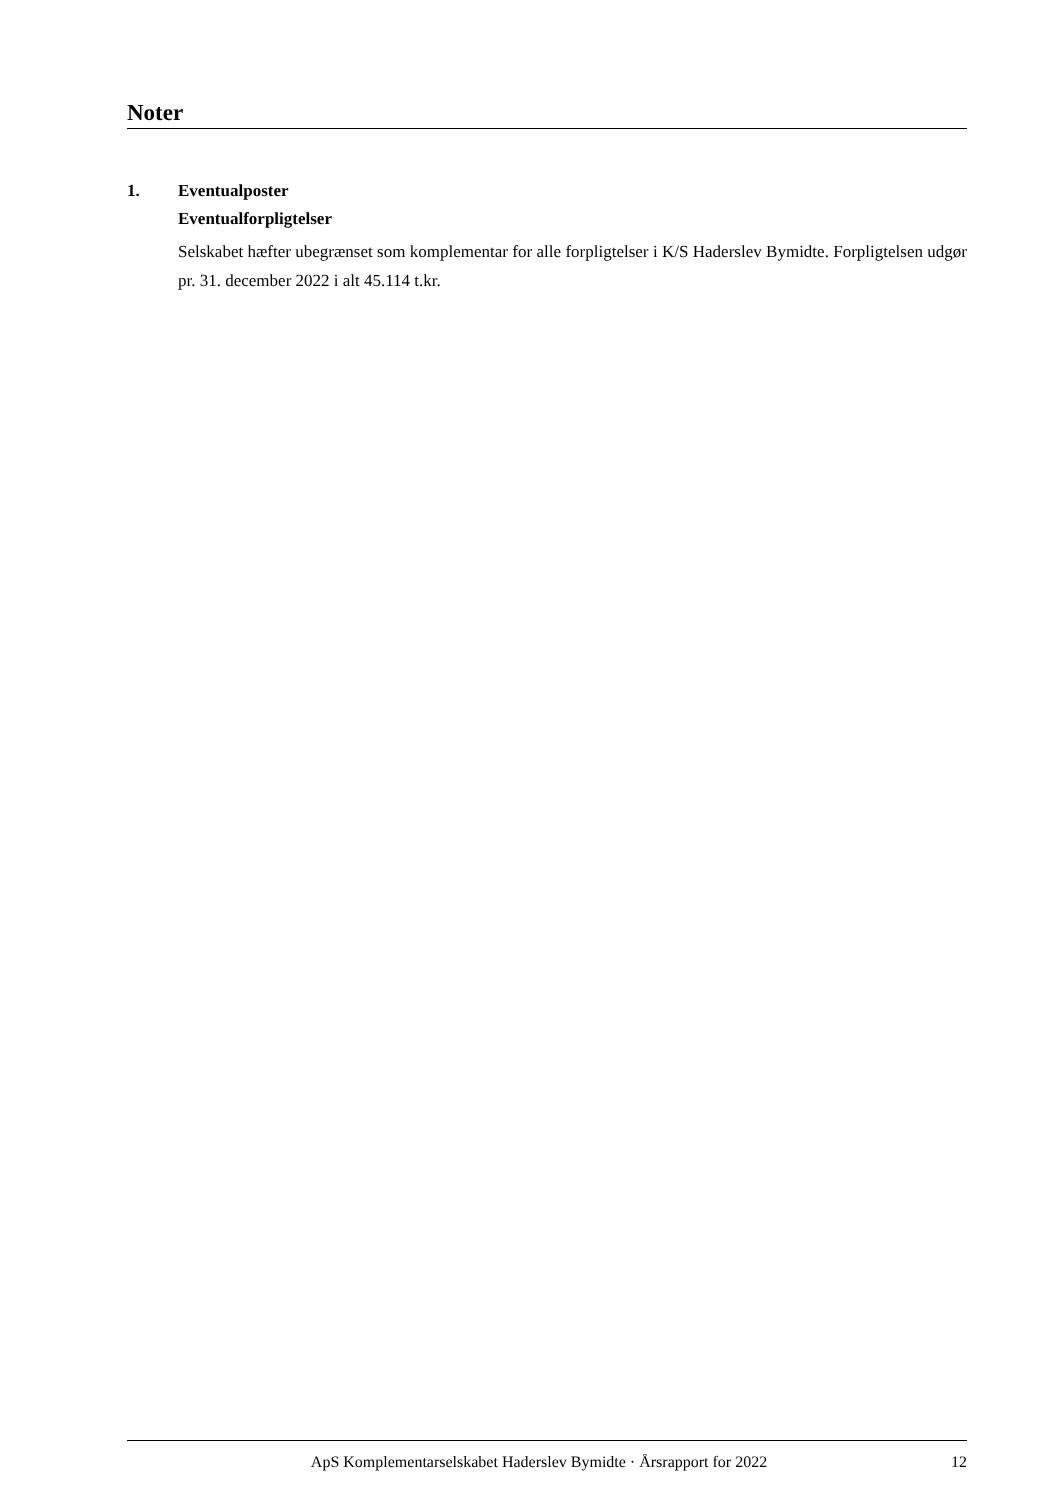Noter
1. Eventualposter
Eventualforpligtelser
Selskabet hæfter ubegrænset som komplementar for alle forpligtelser i K/S Haderslev Bymidte. Forpligtelsen udgør pr. 31. december 2022 i alt 45.114 t.kr.
ApS Komplementarselskabet Haderslev Bymidte · Årsrapport for 2022 12